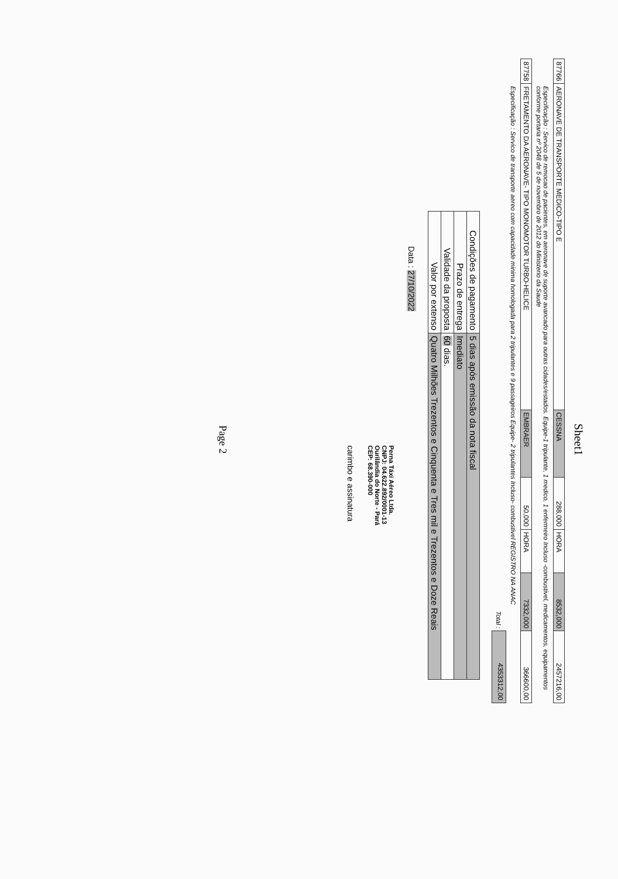Sheet1
| 87766 | AERONAVE DE TRANSPORTE MEDICO-TIPO E | CESSNA | 288,000 | HORA | 8532,000 | 2457216,00 |
| | Especificação : Servico de remocao de pacientes, em aeronave de suporte avancado para outras cidades/estados. Equipe-1 tripulante, 1 medico, 1 enfermeiro Incluso -combustivel, medicamentos, equipamentos conforme portaria nº 2048 de 5 de novembro de 2012 do Ministerio da Saude | | | | | |
| 87758 | FRETAMENTO DA AERONAVE- TIPO MONOMOTOR TURBO-HELICE | EMBRAER | 50,000 | HORA | 7332,000 | 366600,00 |
| | Especificação : Servico de transporte aereo com capacidade minima homologada para 2 tripulantes e 9 passageiros Equipe- 2 tripulantes Incluso- combustivel REGISTRO NA ANAC | | | | | |
| | | | | | Total : | 4353312,00 |
| Condições de pagamento | 5 dias após emissão da nota fiscal |
| Prazo de entrega | Imediato |
| Validade da proposta | 60 dias. |
| Valor por extenso | Quatro Milhões Trezentos e Cinquenta e Tres mil e Trezentos e Doze Reais |
Data : 27/10/2022
Perna Táxi Aéreo Ltda.
CNPJ: 04.622.892/0001-13
Ourilândia do Norte - Pará
CEP: 68.390-000
carimbo e assinatura
Page 2